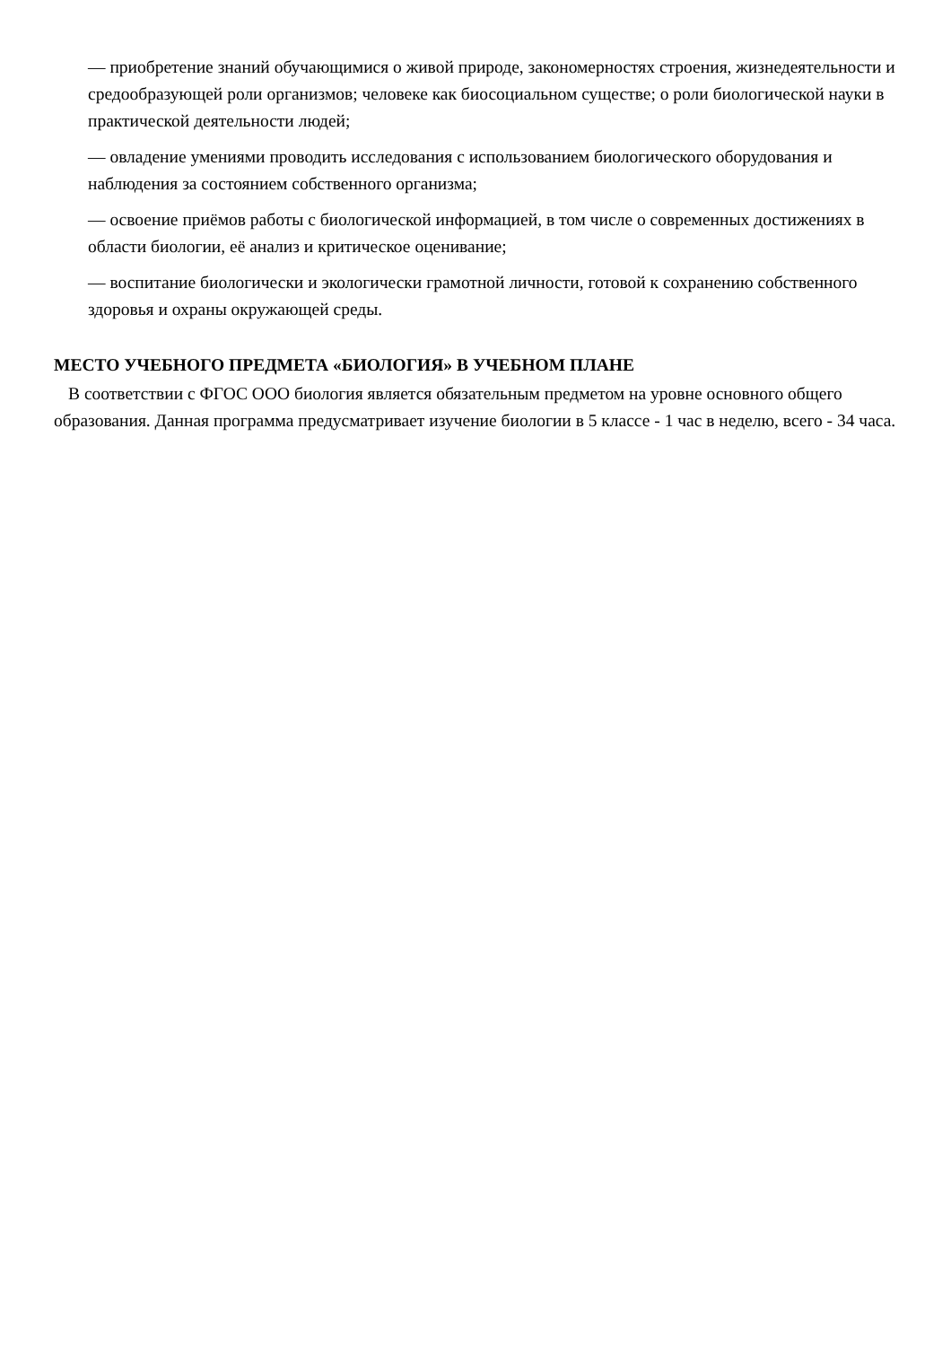— приобретение знаний обучающимися о живой природе, закономерностях строения, жизнедеятельности и средообразующей роли организмов; человеке как биосоциальном существе; о роли биологической науки в практической деятельности людей;
— овладение умениями проводить исследования с использованием биологического оборудования и наблюдения за состоянием собственного организма;
— освоение приёмов работы с биологической информацией, в том числе о современных достижениях в области биологии, её анализ и критическое оценивание;
— воспитание биологически и экологически грамотной личности, готовой к сохранению собственного здоровья и охраны окружающей среды.
МЕСТО УЧЕБНОГО ПРЕДМЕТА «БИОЛОГИЯ» В УЧЕБНОМ ПЛАНЕ
В соответствии с ФГОС ООО биология является обязательным предметом на уровне основного общего образования. Данная программа предусматривает изучение биологии в 5 классе - 1 час в неделю, всего - 34 часа.